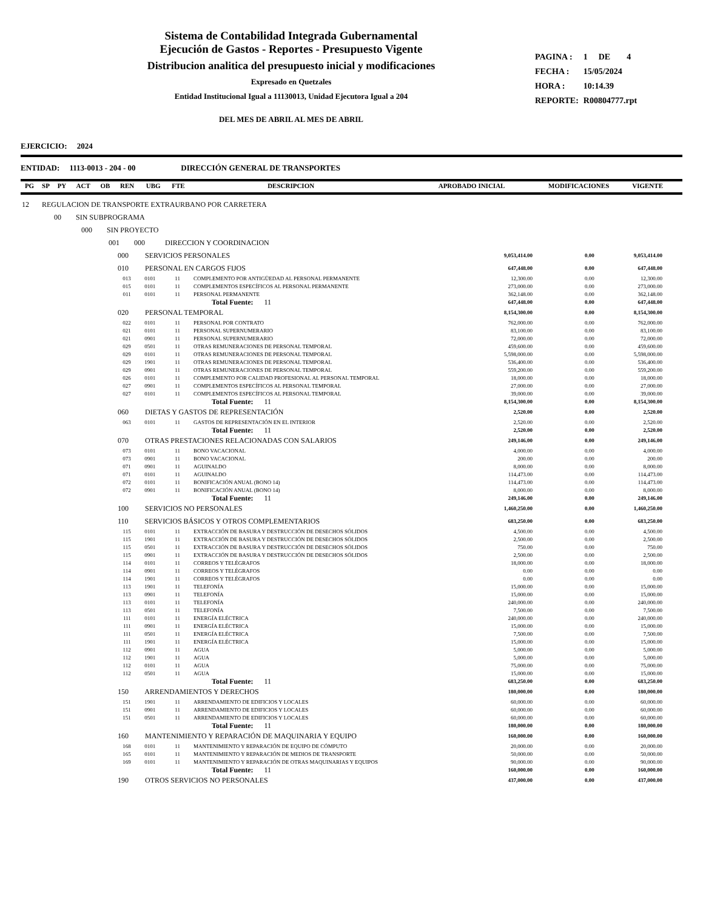Sistema de Contabilidad Integrada Gubernamental
Ejecución de Gastos - Reportes - Presupuesto Vigente
Distribucion analitica del presupuesto inicial y modificaciones
Expresado en Quetzales
Entidad Institucional Igual a 11130013, Unidad Ejecutora Igual a 204
DEL MES DE ABRIL AL MES DE ABRIL
| PAGINA : | 1 | DE | 4 |
| FECHA : | 15/05/2024 | | |
| HORA : | 10:14.39 | | |
| REPORTE: | R00804777.rpt | | |
EJERCICIO: 2024
ENTIDAD: 1113-0013 - 204 - 00 DIRECCIÓN GENERAL DE TRANSPORTES
| PG | SP | PY | ACT | OB | REN | UBG | FTE | DESCRIPCION | APROBADO INICIAL | MODIFICACIONES | VIGENTE |
| --- | --- | --- | --- | --- | --- | --- | --- | --- | --- | --- | --- |
| 12 REGULACION DE TRANSPORTE EXTRAURBANO POR CARRETERA | | | | | |
| 00 SIN SUBPROGRAMA | | | | | |
| 000 SIN PROYECTO | | | | | |
| 001 000 DIRECCION Y COORDINACION | | | | | |
| 000 SERVICIOS PERSONALES | | | 9,053,414.00 | 0.00 | 9,053,414.00 |
| 010 PERSONAL EN CARGOS FIJOS | | | 647,448.00 | 0.00 | 647,448.00 |
| 013 0101 | 11 | COMPLEMENTO POR ANTIGÜEDAD AL PERSONAL PERMANENTE | 12,300.00 | 0.00 | 12,300.00 |
| 015 0101 | 11 | COMPLEMENTOS ESPECÍFICOS AL PERSONAL PERMANENTE | 273,000.00 | 0.00 | 273,000.00 |
| 011 0101 | 11 | PERSONAL PERMANENTE | 362,148.00 | 0.00 | 362,148.00 |
| Total Fuente: 11 | | | 647,448.00 | 0.00 | 647,448.00 |
| 020 PERSONAL TEMPORAL | | | 8,154,300.00 | 0.00 | 8,154,300.00 |
| 022 0101 | 11 | PERSONAL POR CONTRATO | 762,000.00 | 0.00 | 762,000.00 |
| 021 0101 | 11 | PERSONAL SUPERNUMERARIO | 83,100.00 | 0.00 | 83,100.00 |
| 021 0901 | 11 | PERSONAL SUPERNUMERARIO | 72,000.00 | 0.00 | 72,000.00 |
| 029 0501 | 11 | OTRAS REMUNERACIONES DE PERSONAL TEMPORAL | 459,600.00 | 0.00 | 459,600.00 |
| 029 0101 | 11 | OTRAS REMUNERACIONES DE PERSONAL TEMPORAL | 5,598,000.00 | 0.00 | 5,598,000.00 |
| 029 1901 | 11 | OTRAS REMUNERACIONES DE PERSONAL TEMPORAL | 536,400.00 | 0.00 | 536,400.00 |
| 029 0901 | 11 | OTRAS REMUNERACIONES DE PERSONAL TEMPORAL | 559,200.00 | 0.00 | 559,200.00 |
| 026 0101 | 11 | COMPLEMENTO POR CALIDAD PROFESIONAL AL PERSONAL TEMPORAL | 18,000.00 | 0.00 | 18,000.00 |
| 027 0901 | 11 | COMPLEMENTOS ESPECÍFICOS AL PERSONAL TEMPORAL | 27,000.00 | 0.00 | 27,000.00 |
| 027 0101 | 11 | COMPLEMENTOS ESPECÍFICOS AL PERSONAL TEMPORAL | 39,000.00 | 0.00 | 39,000.00 |
| Total Fuente: 11 | | | 8,154,300.00 | 0.00 | 8,154,300.00 |
| 060 DIETAS Y GASTOS DE REPRESENTACIÓN | | | 2,520.00 | 0.00 | 2,520.00 |
| 063 0101 | 11 | GASTOS DE REPRESENTACIÓN EN EL INTERIOR | 2,520.00 | 0.00 | 2,520.00 |
| Total Fuente: 11 | | | 2,520.00 | 0.00 | 2,520.00 |
| 070 OTRAS PRESTACIONES RELACIONADAS CON SALARIOS | | | 249,146.00 | 0.00 | 249,146.00 |
| 073 0101 | 11 | BONO VACACIONAL | 4,000.00 | 0.00 | 4,000.00 |
| 073 0901 | 11 | BONO VACACIONAL | 200.00 | 0.00 | 200.00 |
| 071 0901 | 11 | AGUINALDO | 8,000.00 | 0.00 | 8,000.00 |
| 071 0101 | 11 | AGUINALDO | 114,473.00 | 0.00 | 114,473.00 |
| 072 0101 | 11 | BONIFICACIÓN ANUAL (BONO 14) | 114,473.00 | 0.00 | 114,473.00 |
| 072 0901 | 11 | BONIFICACIÓN ANUAL (BONO 14) | 8,000.00 | 0.00 | 8,000.00 |
| Total Fuente: 11 | | | 249,146.00 | 0.00 | 249,146.00 |
| 100 SERVICIOS NO PERSONALES | | | 1,460,250.00 | 0.00 | 1,460,250.00 |
| 110 SERVICIOS BÁSICOS Y OTROS COMPLEMENTARIOS | | | 683,250.00 | 0.00 | 683,250.00 |
| 115 0101 | 11 | EXTRACCIÓN DE BASURA Y DESTRUCCIÓN DE DESECHOS SÓLIDOS | 4,500.00 | 0.00 | 4,500.00 |
| 115 1901 | 11 | EXTRACCIÓN DE BASURA Y DESTRUCCIÓN DE DESECHOS SÓLIDOS | 2,500.00 | 0.00 | 2,500.00 |
| 115 0501 | 11 | EXTRACCIÓN DE BASURA Y DESTRUCCIÓN DE DESECHOS SÓLIDOS | 750.00 | 0.00 | 750.00 |
| 115 0901 | 11 | EXTRACCIÓN DE BASURA Y DESTRUCCIÓN DE DESECHOS SÓLIDOS | 2,500.00 | 0.00 | 2,500.00 |
| 114 0101 | 11 | CORREOS Y TELÉGRAFOS | 18,000.00 | 0.00 | 18,000.00 |
| 114 0901 | 11 | CORREOS Y TELÉGRAFOS | 0.00 | 0.00 | 0.00 |
| 114 1901 | 11 | CORREOS Y TELÉGRAFOS | 0.00 | 0.00 | 0.00 |
| 113 1901 | 11 | TELEFONÍA | 15,000.00 | 0.00 | 15,000.00 |
| 113 0901 | 11 | TELEFONÍA | 15,000.00 | 0.00 | 15,000.00 |
| 113 0101 | 11 | TELEFONÍA | 240,000.00 | 0.00 | 240,000.00 |
| 113 0501 | 11 | TELEFONÍA | 7,500.00 | 0.00 | 7,500.00 |
| 111 0101 | 11 | ENERGÍA ELÉCTRICA | 240,000.00 | 0.00 | 240,000.00 |
| 111 0901 | 11 | ENERGÍA ELÉCTRICA | 15,000.00 | 0.00 | 15,000.00 |
| 111 0501 | 11 | ENERGÍA ELÉCTRICA | 7,500.00 | 0.00 | 7,500.00 |
| 111 1901 | 11 | ENERGÍA ELÉCTRICA | 15,000.00 | 0.00 | 15,000.00 |
| 112 0901 | 11 | AGUA | 5,000.00 | 0.00 | 5,000.00 |
| 112 1901 | 11 | AGUA | 5,000.00 | 0.00 | 5,000.00 |
| 112 0101 | 11 | AGUA | 75,000.00 | 0.00 | 75,000.00 |
| 112 0501 | 11 | AGUA | 15,000.00 | 0.00 | 15,000.00 |
| Total Fuente: 11 | | | 683,250.00 | 0.00 | 683,250.00 |
| 150 ARRENDAMIENTOS Y DERECHOS | | | 180,000.00 | 0.00 | 180,000.00 |
| 151 1901 | 11 | ARRENDAMIENTO DE EDIFICIOS Y LOCALES | 60,000.00 | 0.00 | 60,000.00 |
| 151 0901 | 11 | ARRENDAMIENTO DE EDIFICIOS Y LOCALES | 60,000.00 | 0.00 | 60,000.00 |
| 151 0501 | 11 | ARRENDAMIENTO DE EDIFICIOS Y LOCALES | 60,000.00 | 0.00 | 60,000.00 |
| Total Fuente: 11 | | | 180,000.00 | 0.00 | 180,000.00 |
| 160 MANTENIMIENTO Y REPARACIÓN DE MAQUINARIA Y EQUIPO | | | 160,000.00 | 0.00 | 160,000.00 |
| 168 0101 | 11 | MANTENIMIENTO Y REPARACIÓN DE EQUIPO DE CÓMPUTO | 20,000.00 | 0.00 | 20,000.00 |
| 165 0101 | 11 | MANTENIMIENTO Y REPARACIÓN DE MEDIOS DE TRANSPORTE | 50,000.00 | 0.00 | 50,000.00 |
| 169 0101 | 11 | MANTENIMIENTO Y REPARACIÓN DE OTRAS MAQUINARIAS Y EQUIPOS | 90,000.00 | 0.00 | 90,000.00 |
| Total Fuente: 11 | | | 160,000.00 | 0.00 | 160,000.00 |
| 190 OTROS SERVICIOS NO PERSONALES | | | 437,000.00 | 0.00 | 437,000.00 |